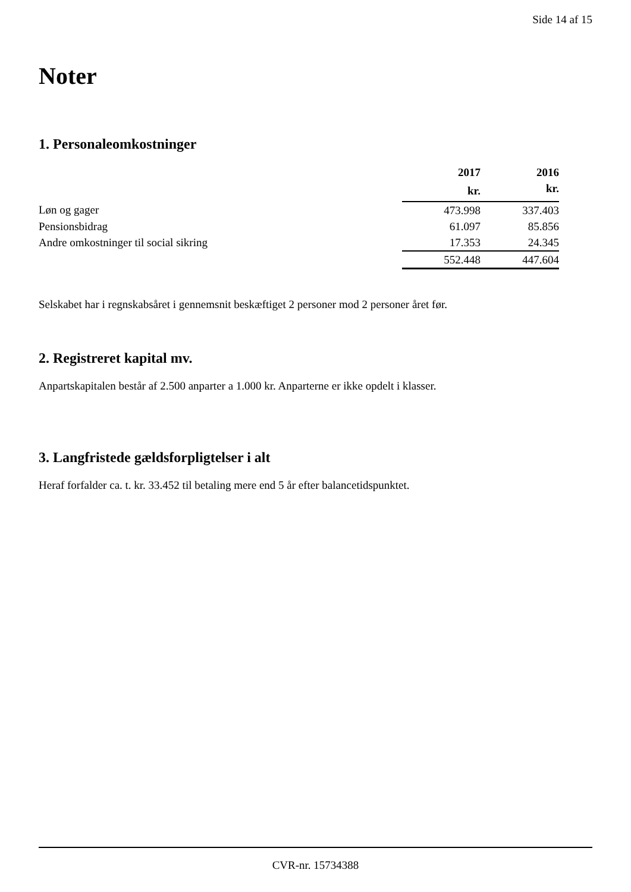Side 14 af 15
Noter
1. Personaleomkostninger
| | 2017 | 2016 |
| --- | --- | --- |
| | kr. | kr. |
| Løn og gager | 473.998 | 337.403 |
| Pensionsbidrag | 61.097 | 85.856 |
| Andre omkostninger til social sikring | 17.353 | 24.345 |
| | 552.448 | 447.604 |
Selskabet har i regnskabsåret i gennemsnit beskæftiget 2 personer mod 2 personer året før.
2. Registreret kapital mv.
Anpartskapitalen består af 2.500 anparter a 1.000 kr. Anparterne er ikke opdelt i klasser.
3. Langfristede gældsforpligtelser i alt
Heraf forfalder ca. t. kr. 33.452 til betaling mere end 5 år efter balancetidspunktet.
CVR-nr. 15734388